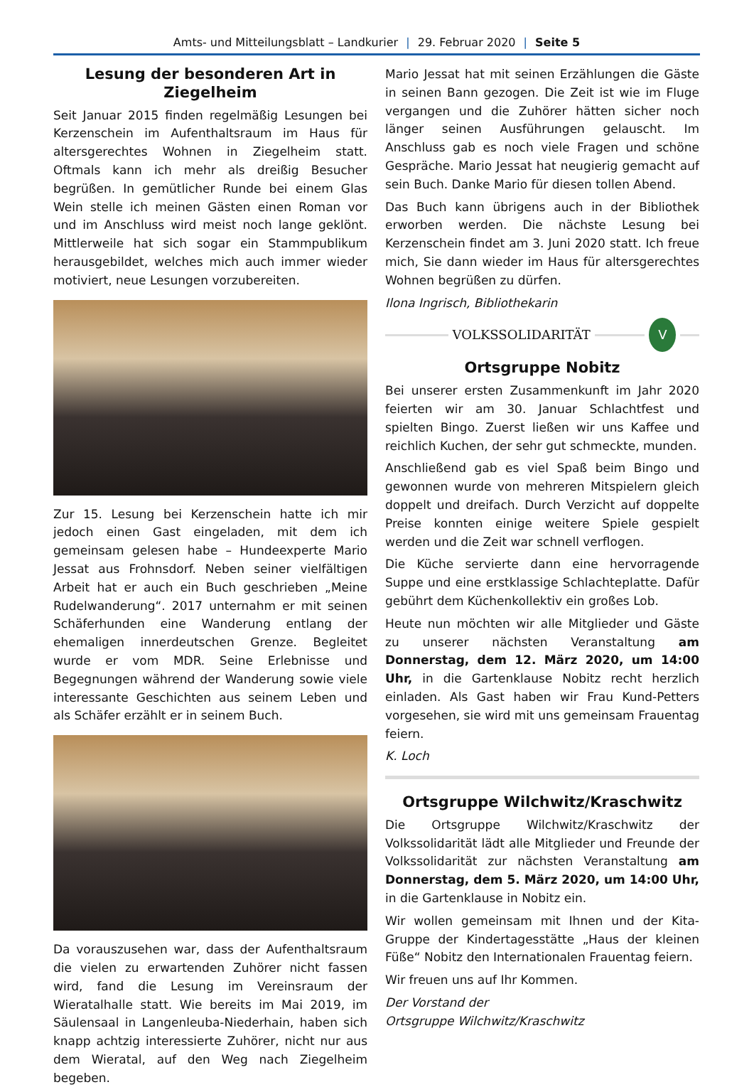Amts- und Mitteilungsblatt – Landkurier | 29. Februar 2020 | Seite 5
Lesung der besonderen Art in Ziegelheim
Seit Januar 2015 finden regelmäßig Lesungen bei Kerzenschein im Aufenthaltsraum im Haus für altersgerechtes Wohnen in Ziegelheim statt. Oftmals kann ich mehr als dreißig Besucher begrüßen. In gemütlicher Runde bei einem Glas Wein stelle ich meinen Gästen einen Roman vor und im Anschluss wird meist noch lange geklönt. Mittlerweile hat sich sogar ein Stammpublikum herausgebildet, welches mich auch immer wieder motiviert, neue Lesungen vorzubereiten.
Zur 15. Lesung bei Kerzenschein hatte ich mir jedoch einen Gast eingeladen, mit dem ich gemeinsam gelesen habe – Hundeexperte Mario Jessat aus Frohnsdorf. Neben seiner vielfältigen Arbeit hat er auch ein Buch geschrieben „Meine Rudelwanderung“. 2017 unternahm er mit seinen Schäferhunden eine Wanderung entlang der ehemaligen innerdeutschen Grenze. Begleitet wurde er vom MDR. Seine Erlebnisse und Begegnungen während der Wanderung sowie viele interessante Geschichten aus seinem Leben und als Schäfer erzählt er in seinem Buch.
Da vorauszusehen war, dass der Aufenthaltsraum die vielen zu erwartenden Zuhörer nicht fassen wird, fand die Lesung im Vereinsraum der Wieratalhalle statt. Wie bereits im Mai 2019, im Säulensaal in Langenleuba-Niederhain, haben sich knapp achtzig interessierte Zuhörer, nicht nur aus dem Wieratal, auf den Weg nach Ziegelheim begeben.
Mario Jessat hat mit seinen Erzählungen die Gäste in seinen Bann gezogen. Die Zeit ist wie im Fluge vergangen und die Zuhörer hätten sicher noch länger seinen Ausführungen gelauscht. Im Anschluss gab es noch viele Fragen und schöne Gespräche. Mario Jessat hat neugierig gemacht auf sein Buch. Danke Mario für diesen tollen Abend.
Das Buch kann übrigens auch in der Bibliothek erworben werden. Die nächste Lesung bei Kerzenschein findet am 3. Juni 2020 statt. Ich freue mich, Sie dann wieder im Haus für altersgerechtes Wohnen begrüßen zu dürfen.
Ilona Ingrisch, Bibliothekarin
VOLKSSOLIDARITÄT
V
Ortsgruppe Nobitz
Bei unserer ersten Zusammenkunft im Jahr 2020 feierten wir am 30. Januar Schlachtfest und spielten Bingo. Zuerst ließen wir uns Kaffee und reichlich Kuchen, der sehr gut schmeckte, munden.
Anschließend gab es viel Spaß beim Bingo und gewonnen wurde von mehreren Mitspielern gleich doppelt und dreifach. Durch Verzicht auf doppelte Preise konnten einige weitere Spiele gespielt werden und die Zeit war schnell verflogen.
Die Küche servierte dann eine hervorragende Suppe und eine erstklassige Schlachteplatte. Dafür gebührt dem Küchenkollektiv ein großes Lob.
Heute nun möchten wir alle Mitglieder und Gäste zu unserer nächsten Veranstaltung am Donnerstag, dem 12. März 2020, um 14:00 Uhr, in die Gartenklause Nobitz recht herzlich einladen. Als Gast haben wir Frau Kund-Petters vorgesehen, sie wird mit uns gemeinsam Frauentag feiern.
K. Loch
Ortsgruppe Wilchwitz/Kraschwitz
Die Ortsgruppe Wilchwitz/Kraschwitz der Volkssolidarität lädt alle Mitglieder und Freunde der Volkssolidarität zur nächsten Veranstaltung am Donnerstag, dem 5. März 2020, um 14:00 Uhr, in die Gartenklause in Nobitz ein.
Wir wollen gemeinsam mit Ihnen und der Kita-Gruppe der Kindertagesstätte „Haus der kleinen Füße“ Nobitz den Internationalen Frauentag feiern.
Wir freuen uns auf Ihr Kommen.
Der Vorstand der
Ortsgruppe Wilchwitz/Kraschwitz